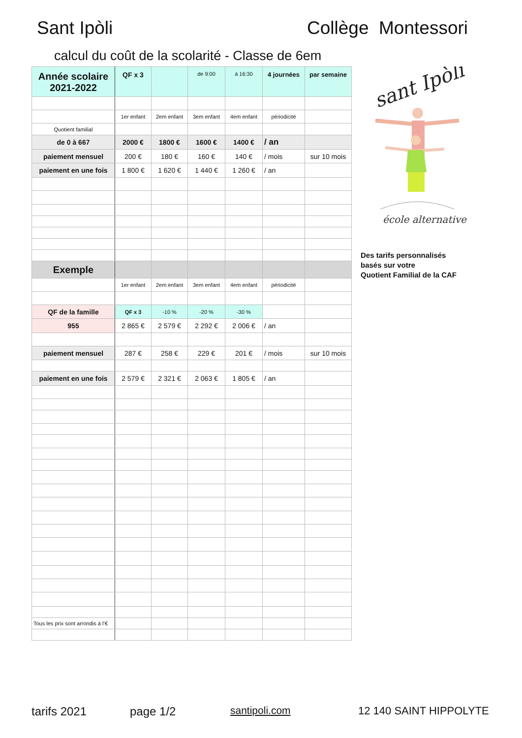Sant Ipòli Collège Montessori
calcul du coût de la scolarité - Classe de 6em
| Année scolaire 2021-2022 | QF x 3 | | de 9:00 | à 16:30 | 4 journées | par semaine |
| | 1er enfant | 2em enfant | 3em enfant | 4em enfant | périodicité | |
| Quotient familial | | | | | | |
| de 0 à 667 | 2000 € | 1800 € | 1600 € | 1400 € | / an | |
| paiement mensuel | 200 € | 180 € | 160 € | 140 € | / mois | sur 10 mois |
| paiement en une fois | 1 800 € | 1 620 € | 1 440 € | 1 260 € | / an | |
| Exemple | | | | | | |
| | 1er enfant | 2em enfant | 3em enfant | 4em enfant | périodicité | |
| QF de la famille | QF x 3 | -10 % | -20 % | -30 % | | |
| 955 | 2 865 € | 2 579 € | 2 292 € | 2 006 € | / an | |
| paiement mensuel | 287 € | 258 € | 229 € | 201 € | / mois | sur 10 mois |
| paiement en une fois | 2 579 € | 2 321 € | 2 063 € | 1 805 € | / an | |
| Tous les prix sont arrondis à l’€ | | | | | | |
sant Ipòli
école alternative
Des tarifs personnalisés
basés sur votre
Quotient Familial de la CAF
tarifs 2021 page 1/2 santipoli.com 12 140 SAINT HIPPOLYTE